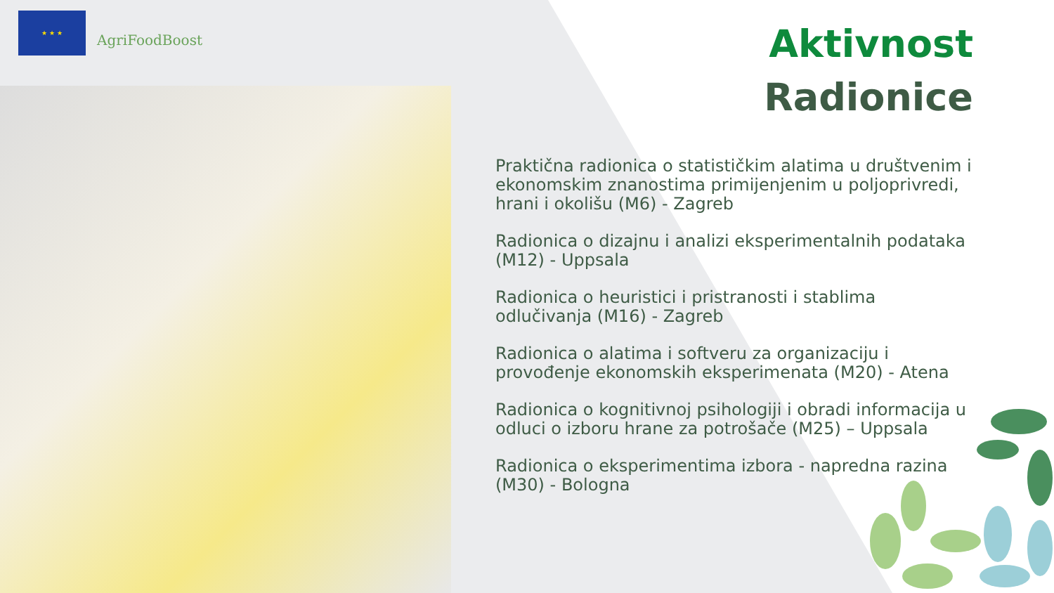★ ★ ★
AgriFoodBoost
Aktivnost
Radionice
Praktična radionica o statističkim alatima u društvenim i ekonomskim znanostima primijenjenim u poljoprivredi, hrani i okolišu (M6) - Zagreb
Radionica o dizajnu i analizi eksperimentalnih podataka (M12) - Uppsala
Radionica o heuristici i pristranosti i stablima odlučivanja (M16) - Zagreb
Radionica o alatima i softveru za organizaciju i provođenje ekonomskih eksperimenata (M20) - Atena
Radionica o kognitivnoj psihologiji i obradi informacija u odluci o izboru hrane za potrošače (M25) – Uppsala
Radionica o eksperimentima izbora - napredna razina (M30) - Bologna